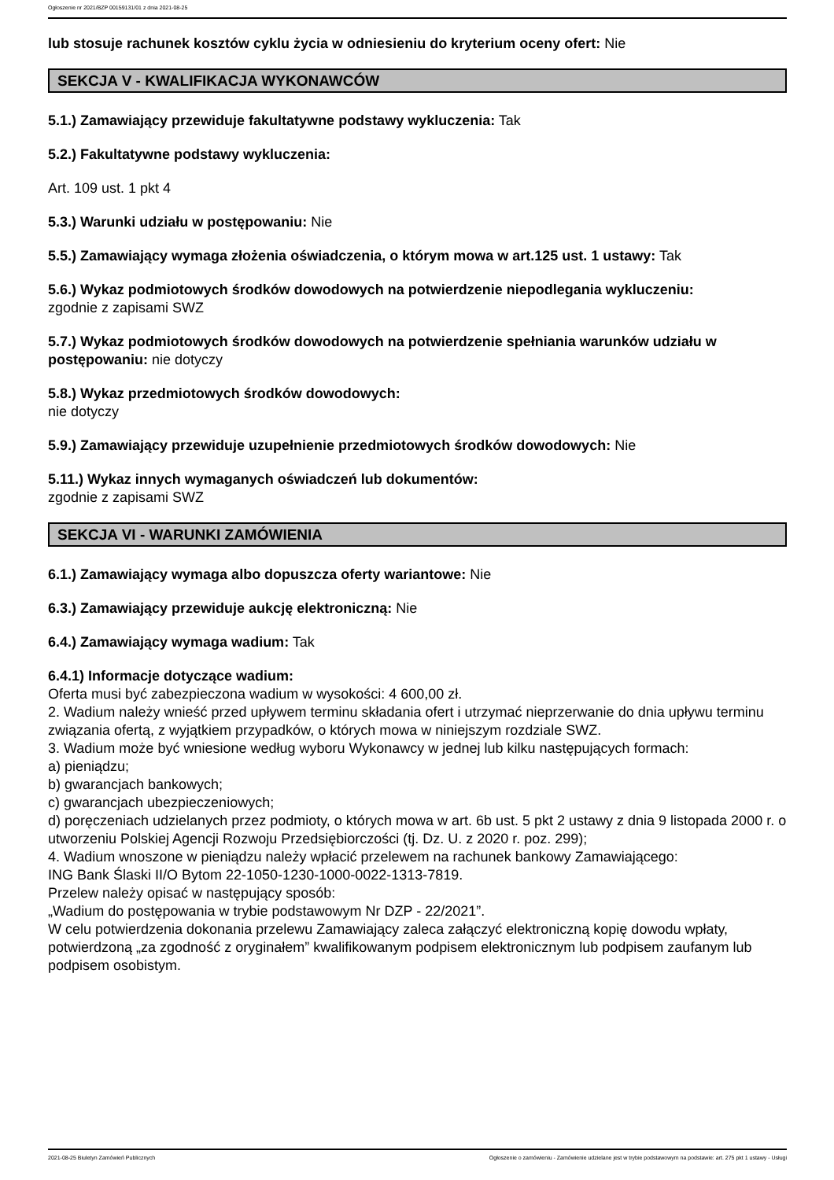Ogłoszenie nr 2021/BZP 00159131/01 z dnia 2021-08-25
lub stosuje rachunek kosztów cyklu życia w odniesieniu do kryterium oceny ofert: Nie
SEKCJA V - KWALIFIKACJA WYKONAWCÓW
5.1.) Zamawiający przewiduje fakultatywne podstawy wykluczenia: Tak
5.2.) Fakultatywne podstawy wykluczenia:
Art. 109 ust. 1 pkt 4
5.3.) Warunki udziału w postępowaniu: Nie
5.5.) Zamawiający wymaga złożenia oświadczenia, o którym mowa w art.125 ust. 1 ustawy: Tak
5.6.) Wykaz podmiotowych środków dowodowych na potwierdzenie niepodlegania wykluczeniu:
zgodnie z zapisami SWZ
5.7.) Wykaz podmiotowych środków dowodowych na potwierdzenie spełniania warunków udziału w postępowaniu: nie dotyczy
5.8.) Wykaz przedmiotowych środków dowodowych:
nie dotyczy
5.9.) Zamawiający przewiduje uzupełnienie przedmiotowych środków dowodowych: Nie
5.11.) Wykaz innych wymaganych oświadczeń lub dokumentów:
zgodnie z zapisami SWZ
SEKCJA VI - WARUNKI ZAMÓWIENIA
6.1.) Zamawiający wymaga albo dopuszcza oferty wariantowe: Nie
6.3.) Zamawiający przewiduje aukcję elektroniczną: Nie
6.4.) Zamawiający wymaga wadium: Tak
6.4.1) Informacje dotyczące wadium:
Oferta musi być zabezpieczona wadium w wysokości: 4 600,00 zł.
2. Wadium należy wnieść przed upływem terminu składania ofert i utrzymać nieprzerwanie do dnia upływu terminu związania ofertą, z wyjątkiem przypadków, o których mowa w niniejszym rozdziale SWZ.
3. Wadium może być wniesione według wyboru Wykonawcy w jednej lub kilku następujących formach:
a) pieniądzu;
b) gwarancjach bankowych;
c) gwarancjach ubezpieczeniowych;
d) poręczeniach udzielanych przez podmioty, o których mowa w art. 6b ust. 5 pkt 2 ustawy z dnia 9 listopada 2000 r. o utworzeniu Polskiej Agencji Rozwoju Przedsiębiorczości (tj. Dz. U. z 2020 r. poz. 299);
4. Wadium wnoszone w pieniądzu należy wpłacić przelewem na rachunek bankowy Zamawiającego:
ING Bank Ślaski II/O Bytom 22-1050-1230-1000-0022-1313-7819.
Przelew należy opisać w następujący sposób:
„Wadium do postępowania w trybie podstawowym Nr DZP - 22/2021”.
W celu potwierdzenia dokonania przelewu Zamawiający zaleca załączyć elektroniczną kopię dowodu wpłaty, potwierdzoną „za zgodność z oryginałem” kwalifikowanym podpisem elektronicznym lub podpisem zaufanym lub podpisem osobistym.
2021-08-25 Biuletyn Zamówień Publicznych Ogłoszenie o zamówieniu - Zamówienie udzielane jest w trybie podstawowym na podstawie: art. 275 pkt 1 ustawy - Usługi